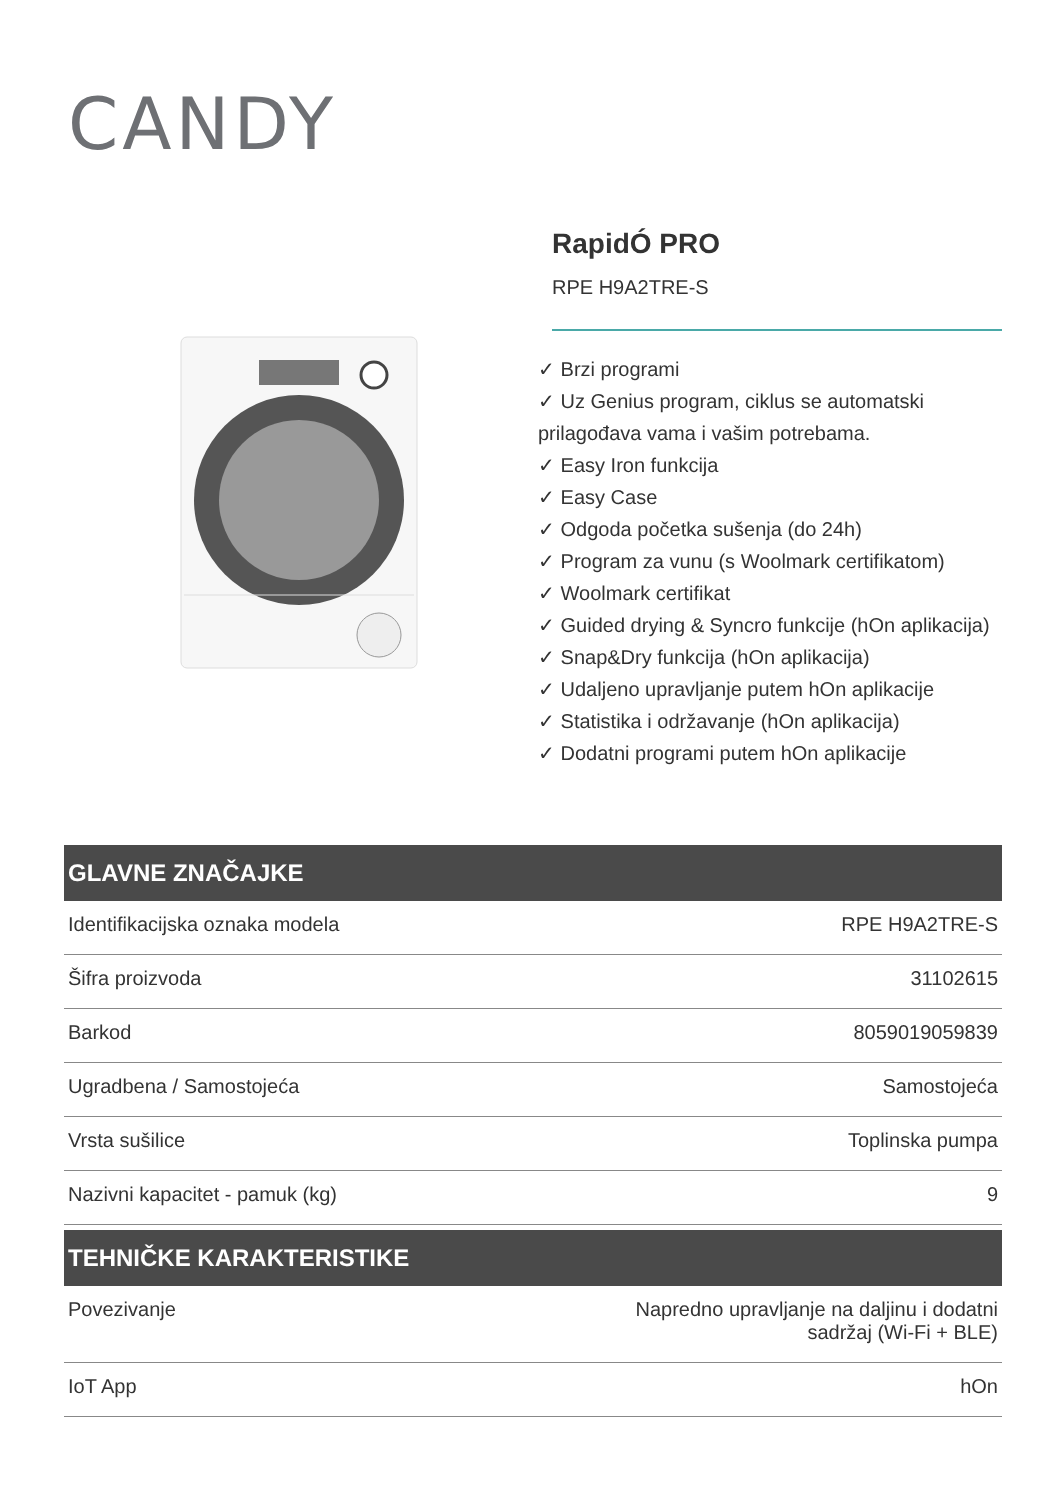CANDY
RapidÓ PRO
RPE H9A2TRE-S
✓ Brzi programi
✓ Uz Genius program, ciklus se automatski prilagođava vama i vašim potrebama.
✓ Easy Iron funkcija
✓ Easy Case
✓ Odgoda početka sušenja (do 24h)
✓ Program za vunu (s Woolmark certifikatom)
✓ Woolmark certifikat
✓ Guided drying & Syncro funkcije (hOn aplikacija)
✓ Snap&Dry funkcija (hOn aplikacija)
✓ Udaljeno upravljanje putem hOn aplikacije
✓ Statistika i održavanje (hOn aplikacija)
✓ Dodatni programi putem hOn aplikacije
GLAVNE ZNAČAJKE
| Identifikacijska oznaka modela | RPE H9A2TRE-S |
| Šifra proizvoda | 31102615 |
| Barkod | 8059019059839 |
| Ugradbena / Samostojeća | Samostojeća |
| Vrsta sušilice | Toplinska pumpa |
| Nazivni kapacitet - pamuk (kg) | 9 |
TEHNIČKE KARAKTERISTIKE
| Povezivanje | Napredno upravljanje na daljinu i dodatni sadržaj (Wi-Fi + BLE) |
| IoT App | hOn |